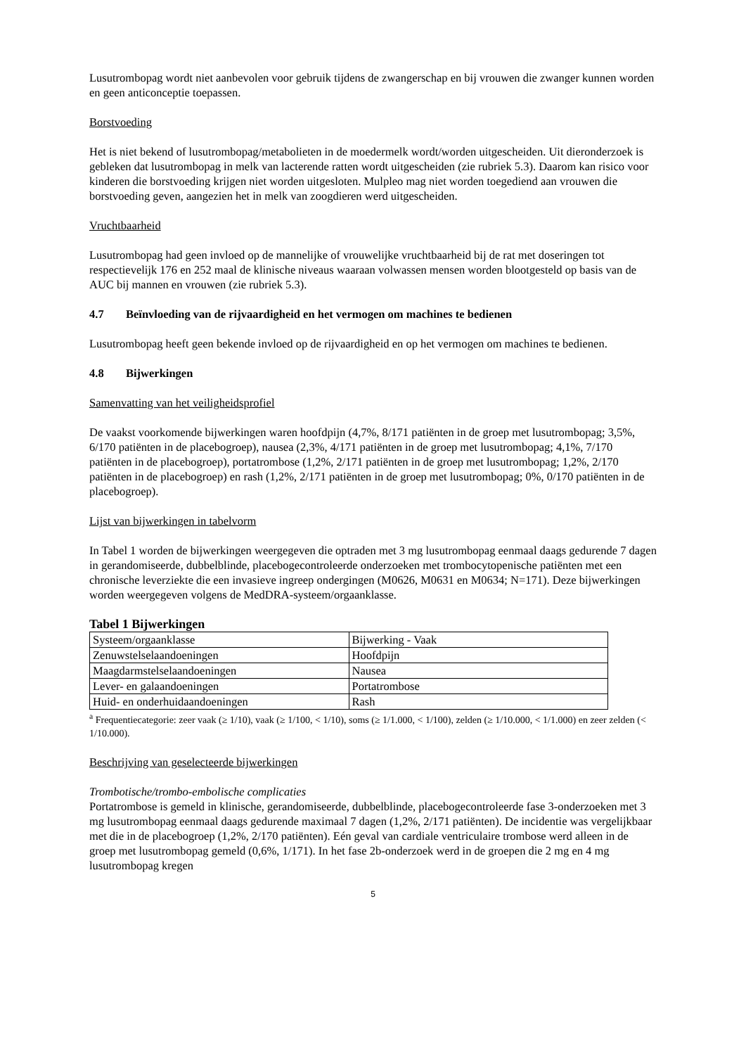Lusutrombopag wordt niet aanbevolen voor gebruik tijdens de zwangerschap en bij vrouwen die zwanger kunnen worden en geen anticonceptie toepassen.
Borstvoeding
Het is niet bekend of lusutrombopag/metabolieten in de moedermelk wordt/worden uitgescheiden. Uit dieronderzoek is gebleken dat lusutrombopag in melk van lacterende ratten wordt uitgescheiden (zie rubriek 5.3). Daarom kan risico voor kinderen die borstvoeding krijgen niet worden uitgesloten. Mulpleo mag niet worden toegediend aan vrouwen die borstvoeding geven, aangezien het in melk van zoogdieren werd uitgescheiden.
Vruchtbaarheid
Lusutrombopag had geen invloed op de mannelijke of vrouwelijke vruchtbaarheid bij de rat met doseringen tot respectievelijk 176 en 252 maal de klinische niveaus waaraan volwassen mensen worden blootgesteld op basis van de AUC bij mannen en vrouwen (zie rubriek 5.3).
4.7 Beïnvloeding van de rijvaardigheid en het vermogen om machines te bedienen
Lusutrombopag heeft geen bekende invloed op de rijvaardigheid en op het vermogen om machines te bedienen.
4.8 Bijwerkingen
Samenvatting van het veiligheidsprofiel
De vaakst voorkomende bijwerkingen waren hoofdpijn (4,7%, 8/171 patiënten in de groep met lusutrombopag; 3,5%, 6/170 patiënten in de placebogroep), nausea (2,3%, 4/171 patiënten in de groep met lusutrombopag; 4,1%, 7/170 patiënten in de placebogroep), portatrombose (1,2%, 2/171 patiënten in de groep met lusutrombopag; 1,2%, 2/170 patiënten in de placebogroep) en rash (1,2%, 2/171 patiënten in de groep met lusutrombopag; 0%, 0/170 patiënten in de placebogroep).
Lijst van bijwerkingen in tabelvorm
In Tabel 1 worden de bijwerkingen weergegeven die optraden met 3 mg lusutrombopag eenmaal daags gedurende 7 dagen in gerandomiseerde, dubbelblinde, placebogecontroleerde onderzoeken met trombocytopenische patiënten met een chronische leverziekte die een invasieve ingreep ondergingen (M0626, M0631 en M0634; N=171). Deze bijwerkingen worden weergegeven volgens de MedDRA-systeem/orgaanklasse.
Tabel 1 Bijwerkingen
| Systeem/orgaanklasse | Bijwerking - Vaak |
| Zenuwstelselaandoeningen | Hoofdpijn |
| Maagdarmstelselaandoeningen | Nausea |
| Lever- en galaandoeningen | Portatrombose |
| Huid- en onderhuidaandoeningen | Rash |
<sup>a</sup> Frequentiecategorie: zeer vaak (≥ 1/10), vaak (≥ 1/100, < 1/10), soms (≥ 1/1.000, < 1/100), zelden (≥ 1/10.000, < 1/1.000) en zeer zelden (< 1/10.000).
Beschrijving van geselecteerde bijwerkingen
Trombotische/trombo-embolische complicaties
Portatrombose is gemeld in klinische, gerandomiseerde, dubbelblinde, placebogecontroleerde fase 3-onderzoeken met 3 mg lusutrombopag eenmaal daags gedurende maximaal 7 dagen (1,2%, 2/171 patiënten). De incidentie was vergelijkbaar met die in de placebogroep (1,2%, 2/170 patiënten). Eén geval van cardiale ventriculaire trombose werd alleen in de groep met lusutrombopag gemeld (0,6%, 1/171). In het fase 2b-onderzoek werd in de groepen die 2 mg en 4 mg lusutrombopag kregen
5